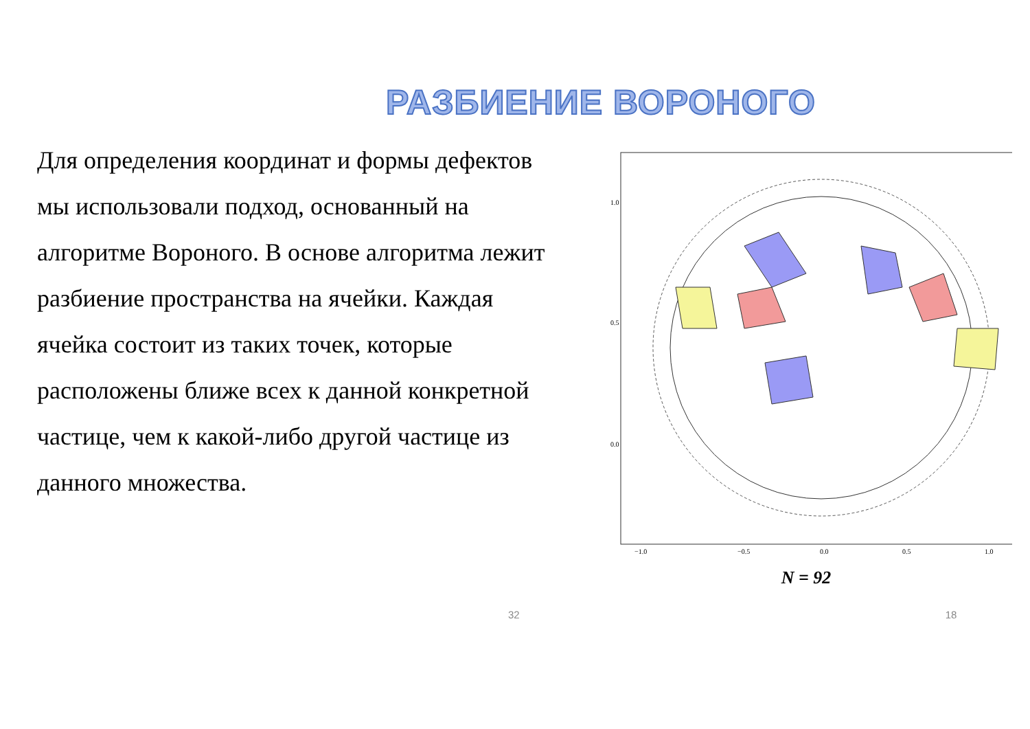РАЗБИЕНИЕ ВОРОНОГО
Для определения координат и формы дефектов мы использовали подход, основанный на алгоритме Вороного. В основе алгоритма лежит разбиение пространства на ячейки. Каждая ячейка состоит из таких точек, которые расположены ближе всех к данной конкретной частице, чем к какой-либо другой частице из данного множества.
1.0
0.5
0.0
−1.0
−0.5
0.0
0.5
1.0
N = 92
32 18